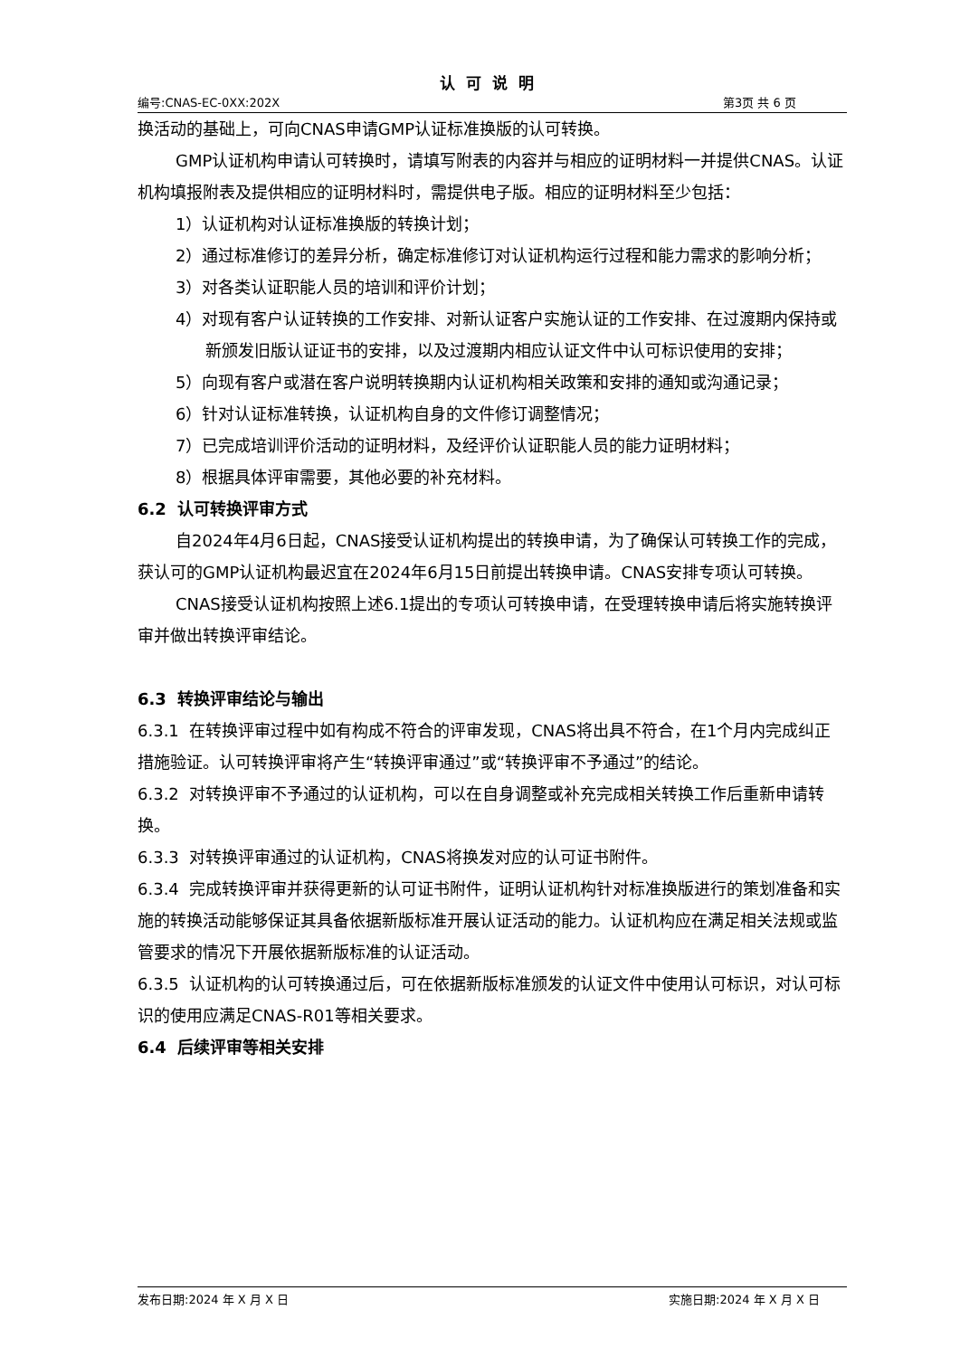认可说明
编号:CNAS-EC-0XX:202X 第3页 共 6 页
换活动的基础上，可向CNAS申请GMP认证标准换版的认可转换。
GMP认证机构申请认可转换时，请填写附表的内容并与相应的证明材料一并提供CNAS。认证机构填报附表及提供相应的证明材料时，需提供电子版。相应的证明材料至少包括：
1）认证机构对认证标准换版的转换计划；
2）通过标准修订的差异分析，确定标准修订对认证机构运行过程和能力需求的影响分析；
3）对各类认证职能人员的培训和评价计划；
4）对现有客户认证转换的工作安排、对新认证客户实施认证的工作安排、在过渡期内保持或新颁发旧版认证证书的安排，以及过渡期内相应认证文件中认可标识使用的安排；
5）向现有客户或潜在客户说明转换期内认证机构相关政策和安排的通知或沟通记录；
6）针对认证标准转换，认证机构自身的文件修订调整情况；
7）已完成培训评价活动的证明材料，及经评价认证职能人员的能力证明材料；
8）根据具体评审需要，其他必要的补充材料。
6.2 认可转换评审方式
自2024年4月6日起，CNAS接受认证机构提出的转换申请，为了确保认可转换工作的完成，获认可的GMP认证机构最迟宜在2024年6月15日前提出转换申请。CNAS安排专项认可转换。
CNAS接受认证机构按照上述6.1提出的专项认可转换申请，在受理转换申请后将实施转换评审并做出转换评审结论。
6.3 转换评审结论与输出
6.3.1 在转换评审过程中如有构成不符合的评审发现，CNAS将出具不符合，在1个月内完成纠正措施验证。认可转换评审将产生“转换评审通过”或“转换评审不予通过”的结论。
6.3.2 对转换评审不予通过的认证机构，可以在自身调整或补充完成相关转换工作后重新申请转换。
6.3.3 对转换评审通过的认证机构，CNAS将换发对应的认可证书附件。
6.3.4 完成转换评审并获得更新的认可证书附件，证明认证机构针对标准换版进行的策划准备和实施的转换活动能够保证其具备依据新版标准开展认证活动的能力。认证机构应在满足相关法规或监管要求的情况下开展依据新版标准的认证活动。
6.3.5 认证机构的认可转换通过后，可在依据新版标准颁发的认证文件中使用认可标识，对认可标识的使用应满足CNAS-R01等相关要求。
6.4 后续评审等相关安排
发布日期:2024 年 X 月 X 日 实施日期:2024 年 X 月 X 日